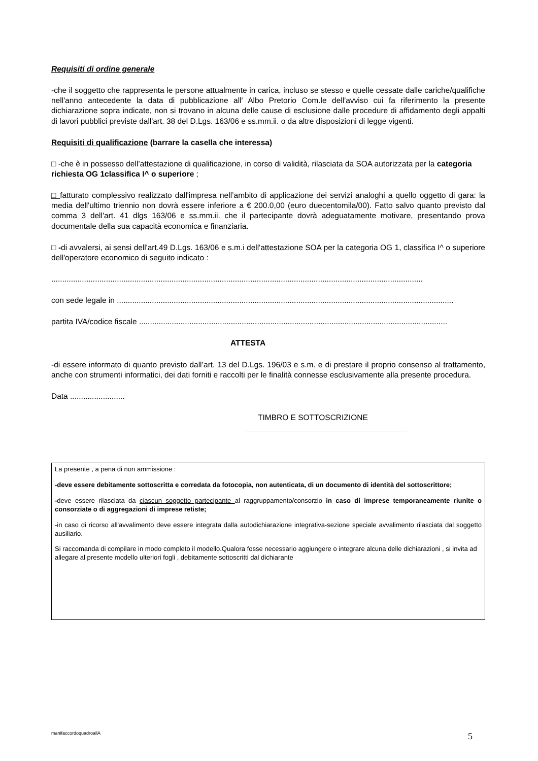Requisiti di ordine generale
-che il soggetto che rappresenta le persone attualmente in carica, incluso se stesso e quelle cessate dalle cariche/qualifiche nell'anno antecedente la data di pubblicazione all' Albo Pretorio Com.le dell'avviso cui fa riferimento la presente dichiarazione sopra indicate, non si trovano in alcuna delle cause di esclusione dalle procedure di affidamento degli appalti di lavori pubblici previste dall'art. 38 del D.Lgs. 163/06 e ss.mm.ii. o da altre disposizioni di legge vigenti.
Requisiti di qualificazione (barrare la casella che interessa)
□ -che è in possesso dell’attestazione di qualificazione, in corso di validità, rilasciata da SOA autorizzata per la categoria richiesta OG 1classifica I^ o superiore ;
□ fatturato complessivo realizzato dall'impresa nell’ambito di applicazione dei servizi analoghi a quello oggetto di gara: la media dell'ultimo triennio non dovrà essere inferiore a € 200.0,00 (euro duecentomila/00). Fatto salvo quanto previsto dal comma 3 dell'art. 41 dlgs 163/06 e ss.mm.ii. che il partecipante dovrà adeguatamente motivare, presentando prova documentale della sua capacità economica e finanziaria.
□ -di avvalersi, ai sensi dell'art.49 D.Lgs. 163/06 e s.m.i dell'attestazione SOA per la categoria OG 1, classifica I^ o superiore dell'operatore economico di seguito indicato :
..........................................................................................................................................................................
con sede legale in ..........................................................................................................................................................
partita IVA/codice fiscale .............................................................................................................................................
ATTESTA
-di essere informato di quanto previsto dall’art. 13 del D.Lgs. 196/03 e s.m. e di prestare il proprio consenso al trattamento, anche con strumenti informatici, dei dati forniti e raccolti per le finalità connesse esclusivamente alla presente procedura.
Data .........................
TIMBRO E SOTTOSCRIZIONE
La presente , a pena di non ammissione :
-deve essere debitamente sottoscritta e corredata da fotocopia, non autenticata, di un documento di identità del sottoscrittore;
-deve essere rilasciata da ciascun soggetto partecipante al raggruppamento/consorzio in caso di imprese temporaneamente riunite o consorziate o di aggregazioni di imprese retiste;
-in caso di ricorso all'avvalimento deve essere integrata dalla autodichiarazione integrativa-sezione speciale avvalimento rilasciata dal soggetto ausiliario.
Si raccomanda di compilare in modo completo il modello.Qualora fosse necessario aggiungere o integrare alcuna delle dichiarazioni , si invita ad allegare al presente modello ulteriori fogli , debitamente sottoscritti dal dichiarante
manifaccordoquadroallA 5